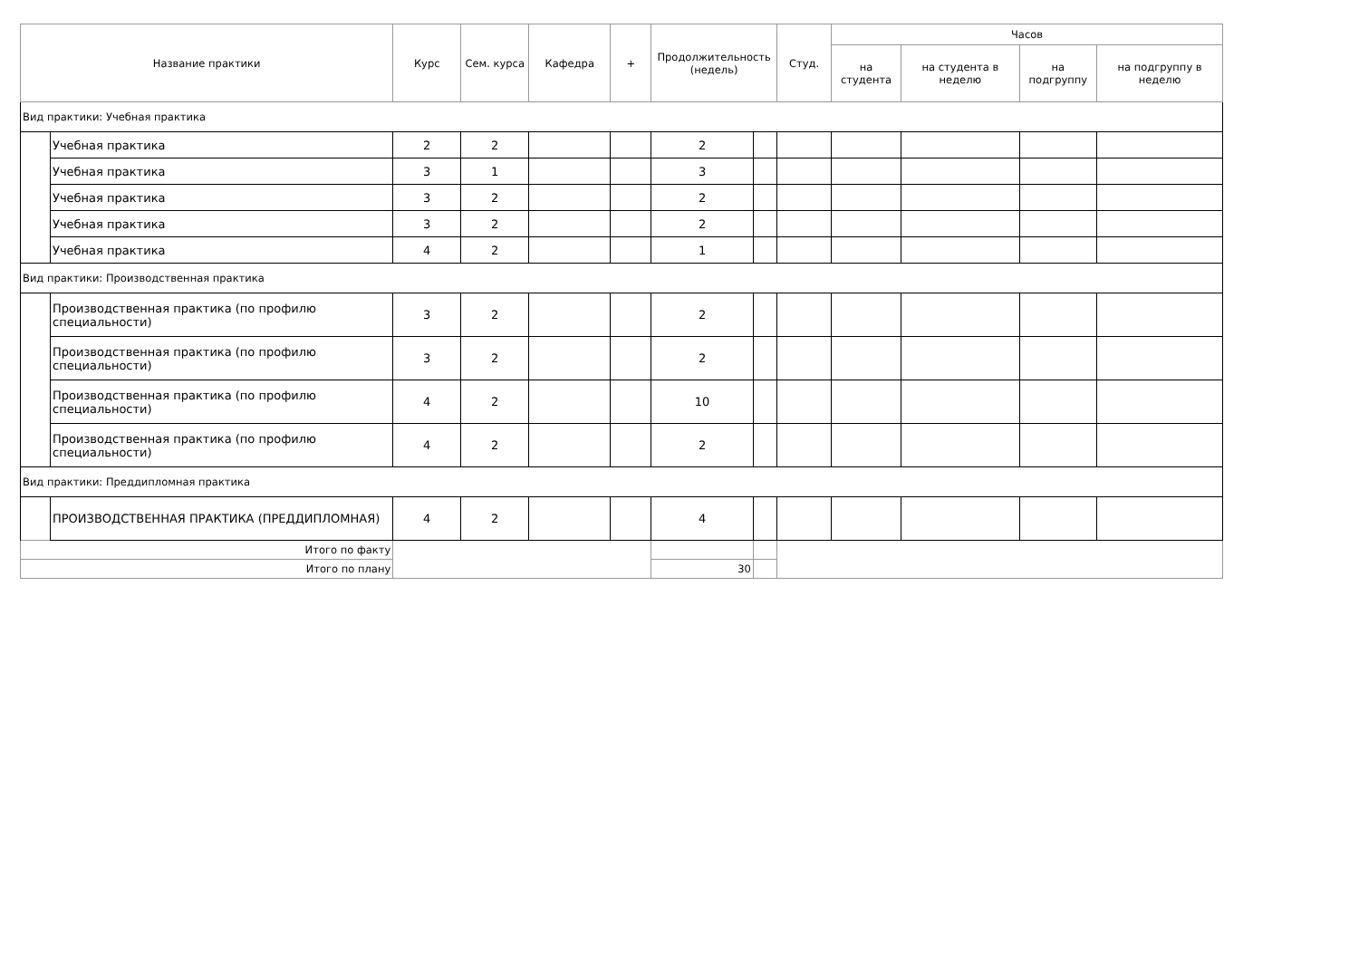| Название практики | | Курс | Сем. курса | Кафедра | + | Продолжительность (недель) | | Студ. | Часов | | | |
| --- | --- | --- | --- | --- | --- | --- | --- | --- | --- | --- | --- | --- |
| | | | | | | | | | на студента | на студента в неделю | на подгруппу | на подгруппу в неделю |
| Вид практики: Учебная практика | | | | | | | | | | | | |
| | Учебная практика | 2 | 2 | | | 2 | | | | | | |
| | Учебная практика | 3 | 1 | | | 3 | | | | | | |
| | Учебная практика | 3 | 2 | | | 2 | | | | | | |
| | Учебная практика | 3 | 2 | | | 2 | | | | | | |
| | Учебная практика | 4 | 2 | | | 1 | | | | | | |
| Вид практики: Производственная практика | | | | | | | | | | | | |
| | Производственная практика (по профилю специальности) | 3 | 2 | | | 2 | | | | | | |
| | Производственная практика (по профилю специальности) | 3 | 2 | | | 2 | | | | | | |
| | Производственная практика (по профилю специальности) | 4 | 2 | | | 10 | | | | | | |
| | Производственная практика (по профилю специальности) | 4 | 2 | | | 2 | | | | | | |
| Вид практики: Преддипломная практика | | | | | | | | | | | | |
| | ПРОИЗВОДСТВЕННАЯ ПРАКТИКА (ПРЕДДИПЛОМНАЯ) | 4 | 2 | | | 4 | | | | | | |
| Итого по факту | | | | | | | | | | | | |
| Итого по плану | | | | | | 30 | | | | | | |